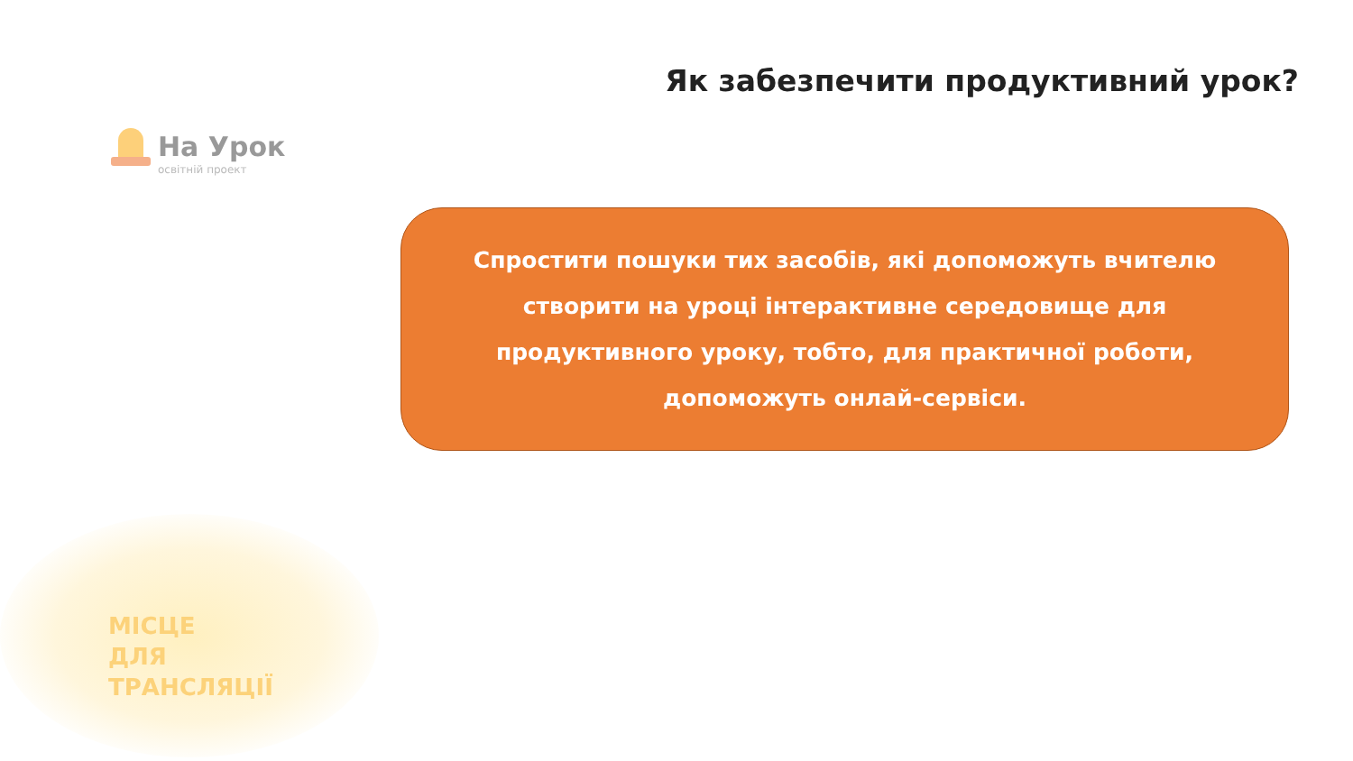Як забезпечити продуктивний урок?
На Урок
освітній проект
Спростити пошуки тих засобів, які допоможуть вчителю створити на уроці інтерактивне середовище для продуктивного уроку, тобто, для практичної роботи, допоможуть онлай-сервіси.
МІСЦЕ
ДЛЯ
ТРАНСЛЯЦІЇ